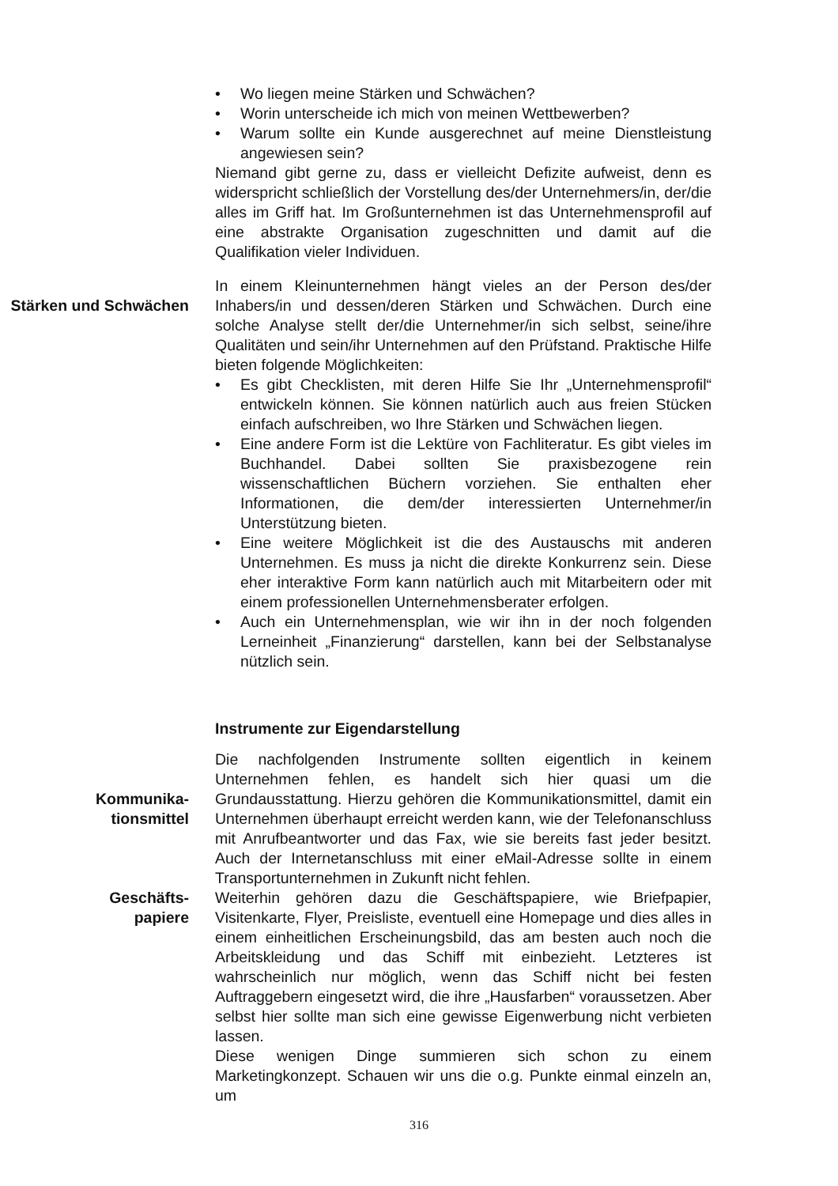• Wo liegen meine Stärken und Schwächen?
• Worin unterscheide ich mich von meinen Wettbewerben?
• Warum sollte ein Kunde ausgerechnet auf meine Dienstleistung angewiesen sein?
Niemand gibt gerne zu, dass er vielleicht Defizite aufweist, denn es widerspricht schließlich der Vorstellung des/der Unternehmers/in, der/die alles im Griff hat. Im Großunternehmen ist das Unternehmensprofil auf eine abstrakte Organisation zugeschnitten und damit auf die Qualifikation vieler Individuen.
Stärken und Schwächen In einem Kleinunternehmen hängt vieles an der Person des/der Inhabers/in und dessen/deren Stärken und Schwächen. Durch eine solche Analyse stellt der/die Unternehmer/in sich selbst, seine/ihre Qualitäten und sein/ihr Unternehmen auf den Prüfstand. Praktische Hilfe bieten folgende Möglichkeiten:
• Es gibt Checklisten, mit deren Hilfe Sie Ihr „Unternehmensprofil“ entwickeln können. Sie können natürlich auch aus freien Stücken einfach aufschreiben, wo Ihre Stärken und Schwächen liegen.
• Eine andere Form ist die Lektüre von Fachliteratur. Es gibt vieles im Buchhandel. Dabei sollten Sie praxisbezogene rein wissenschaftlichen Büchern vorziehen. Sie enthalten eher Informationen, die dem/der interessierten Unternehmer/in Unterstützung bieten.
• Eine weitere Möglichkeit ist die des Austauschs mit anderen Unternehmen. Es muss ja nicht die direkte Konkurrenz sein. Diese eher interaktive Form kann natürlich auch mit Mitarbeitern oder mit einem professionellen Unternehmensberater erfolgen.
• Auch ein Unternehmensplan, wie wir ihn in der noch folgenden Lerneinheit „Finanzierung“ darstellen, kann bei der Selbstanalyse nützlich sein.
Instrumente zur Eigendarstellung
Kommunika-
tionsmittel
Die nachfolgenden Instrumente sollten eigentlich in keinem Unternehmen fehlen, es handelt sich hier quasi um die Grundausstattung. Hierzu gehören die Kommunikationsmittel, damit ein Unternehmen überhaupt erreicht werden kann, wie der Telefonanschluss mit Anrufbeantworter und das Fax, wie sie bereits fast jeder besitzt. Auch der Internetanschluss mit einer eMail-Adresse sollte in einem Transportunternehmen in Zukunft nicht fehlen.
Geschäfts-
papiere
Weiterhin gehören dazu die Geschäftspapiere, wie Briefpapier, Visitenkarte, Flyer, Preisliste, eventuell eine Homepage und dies alles in einem einheitlichen Erscheinungsbild, das am besten auch noch die Arbeitskleidung und das Schiff mit einbezieht. Letzteres ist wahrscheinlich nur möglich, wenn das Schiff nicht bei festen Auftraggebern eingesetzt wird, die ihre „Hausfarben“ voraussetzen. Aber selbst hier sollte man sich eine gewisse Eigenwerbung nicht verbieten lassen.
Diese wenigen Dinge summieren sich schon zu einem Marketingkonzept. Schauen wir uns die o.g. Punkte einmal einzeln an, um
316